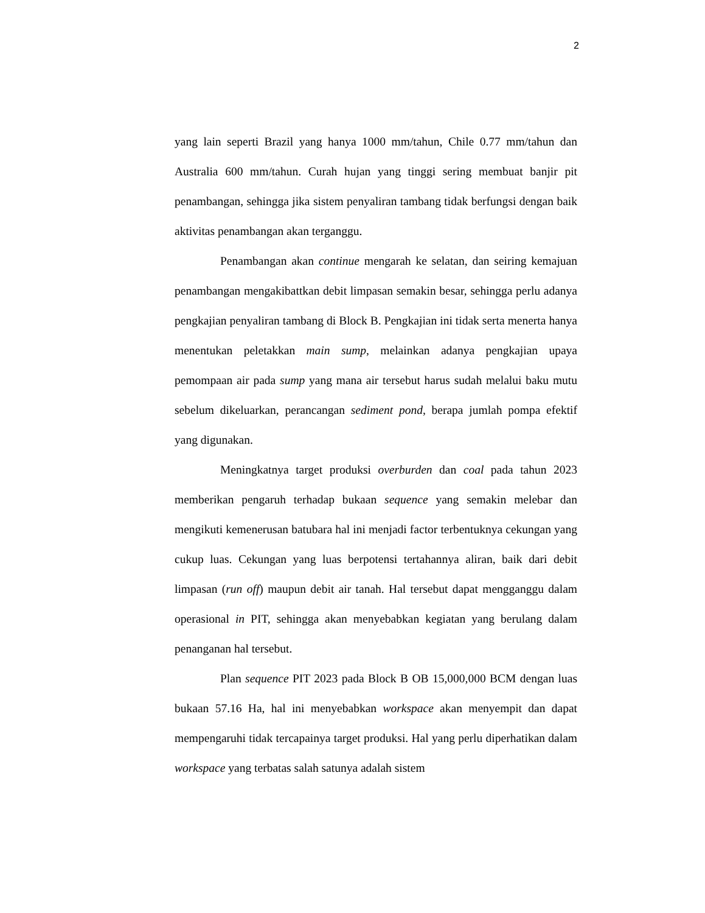2
yang lain seperti Brazil yang hanya 1000 mm/tahun, Chile 0.77 mm/tahun dan Australia 600 mm/tahun. Curah hujan yang tinggi sering membuat banjir pit penambangan, sehingga jika sistem penyaliran tambang tidak berfungsi dengan baik aktivitas penambangan akan terganggu.
Penambangan akan continue mengarah ke selatan, dan seiring kemajuan penambangan mengakibattkan debit limpasan semakin besar, sehingga perlu adanya pengkajian penyaliran tambang di Block B. Pengkajian ini tidak serta menerta hanya menentukan peletakkan main sump, melainkan adanya pengkajian upaya pemompaan air pada sump yang mana air tersebut harus sudah melalui baku mutu sebelum dikeluarkan, perancangan sediment pond, berapa jumlah pompa efektif yang digunakan.
Meningkatnya target produksi overburden dan coal pada tahun 2023 memberikan pengaruh terhadap bukaan sequence yang semakin melebar dan mengikuti kemenerusan batubara hal ini menjadi factor terbentuknya cekungan yang cukup luas. Cekungan yang luas berpotensi tertahannya aliran, baik dari debit limpasan (run off) maupun debit air tanah. Hal tersebut dapat mengganggu dalam operasional in PIT, sehingga akan menyebabkan kegiatan yang berulang dalam penanganan hal tersebut.
Plan sequence PIT 2023 pada Block B OB 15,000,000 BCM dengan luas bukaan 57.16 Ha, hal ini menyebabkan workspace akan menyempit dan dapat mempengaruhi tidak tercapainya target produksi. Hal yang perlu diperhatikan dalam workspace yang terbatas salah satunya adalah sistem